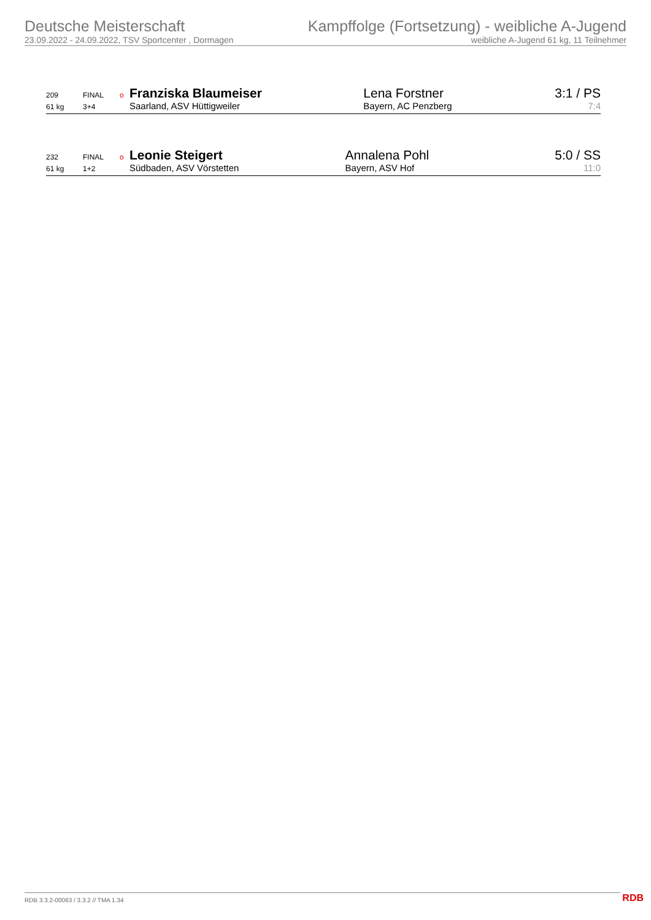Deutsche Meisterschaft
23.09.2022 - 24.09.2022, TSV Sportcenter , Dormagen
Kampffolge (Fortsetzung) - weibliche A-Jugend
weibliche A-Jugend 61 kg, 11 Teilnehmer
| 209 | FINAL | o | Franziska Blaumeiser | Lena Forstner | 3:1 / PS |
| 61 kg | 3+4 | | Saarland, ASV Hüttigweiler | Bayern, AC Penzberg | 7:4 |
| 232 | FINAL | o | Leonie Steigert | Annalena Pohl | 5:0 / SS |
| 61 kg | 1+2 | | Südbaden, ASV Vörstetten | Bayern, ASV Hof | 11:0 |
RDB 3.3.2-00063 / 3.3.2 // TMA 1.34
RDB